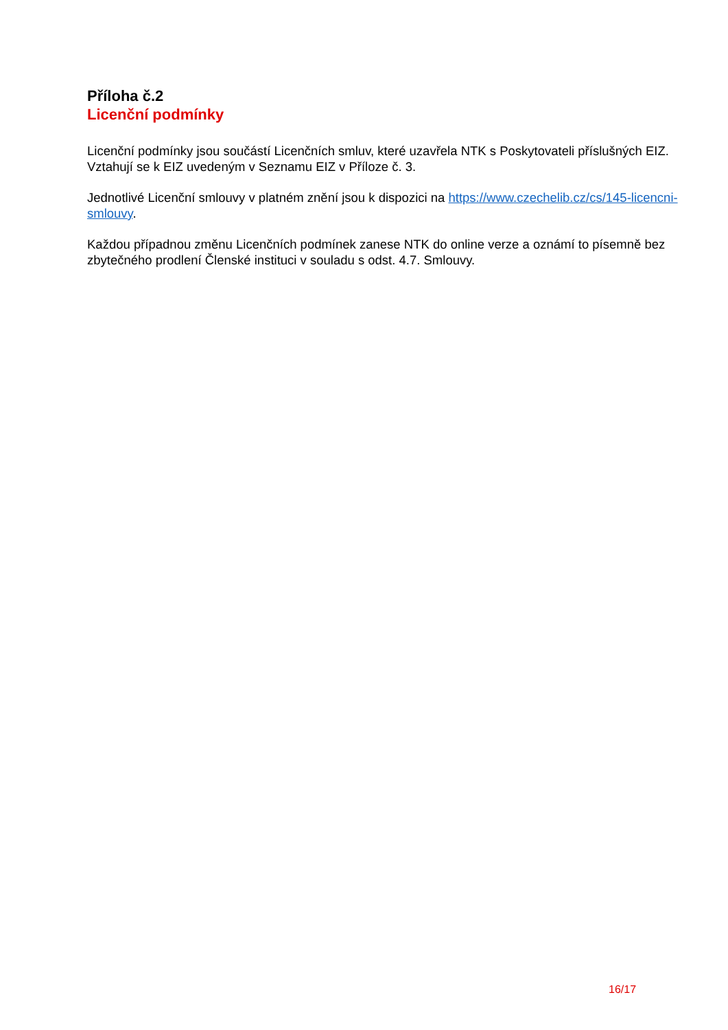Příloha č.2
Licenční podmínky
Licenční podmínky jsou součástí Licenčních smluv, které uzavřela NTK s Poskytovateli příslušných EIZ. Vztahují se k EIZ uvedeným v Seznamu EIZ v Příloze č. 3.
Jednotlivé Licenční smlouvy v platném znění jsou k dispozici na https://www.czechelib.cz/cs/145-licencni-smlouvy.
Každou případnou změnu Licenčních podmínek zanese NTK do online verze a oznámí to písemně bez zbytečného prodlení Členské instituci v souladu s odst. 4.7. Smlouvy.
16/17